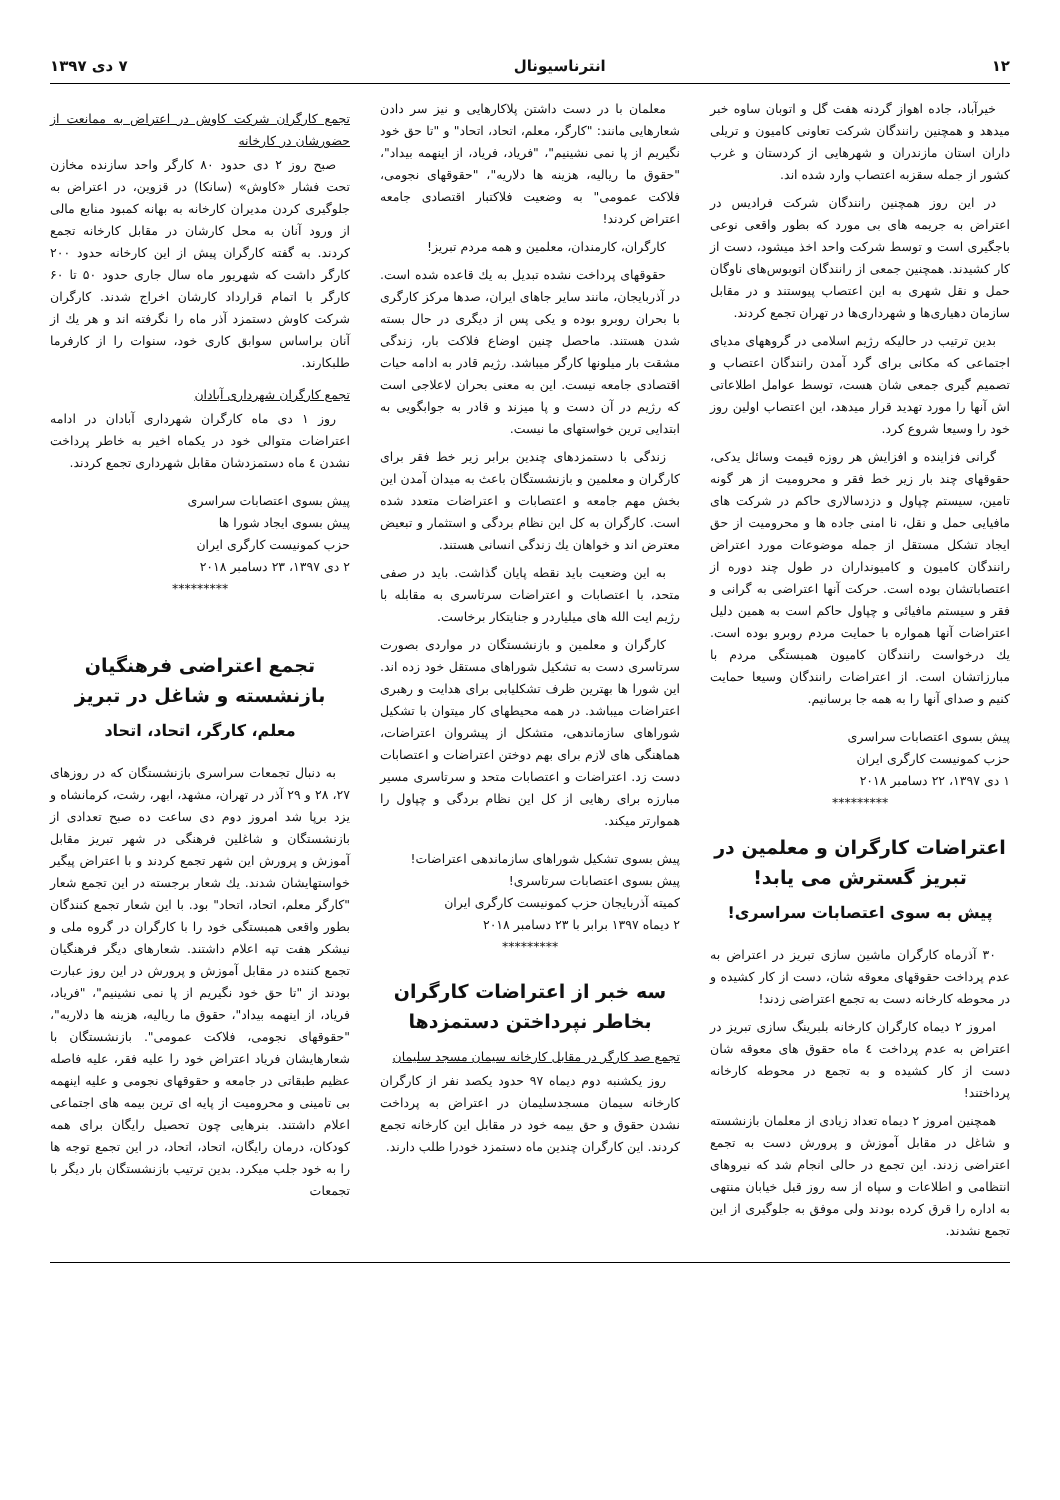۱۲ انترناسیونال ۷ دی ۱۳۹۷
خیرآباد، جاده اهواز گردنه هفت گل و اتوبان ساوه خبر میدهد و همچنین رانندگان شرکت تعاونی کامیون و تریلی داران استان مازندران و شهرهایی از کردستان و غرب کشور از جمله سقزبه اعتصاب وارد شده اند.
در این روز همچنین رانندگان شرکت فرادیس در اعتراض به جریمه های بی مورد که بطور واقعی نوعی باجگیری است و توسط شرکت واحد اخذ میشود، دست از کار کشیدند. همچنین جمعی از رانندگان اتوبوس‌های ناوگان حمل و نقل شهری به این اعتصاب پیوستند و در مقابل سازمان دهیاری‌ها و شهرداری‌ها در تهران تجمع کردند.
بدین ترتیب در حالیکه رژیم اسلامی در گروههای مدیای اجتماعی که مکانی برای گرد آمدن رانندگان اعتصاب و تصمیم گیری جمعی شان هست، توسط عوامل اطلاعاتی اش آنها را مورد تهدید قرار میدهد، این اعتصاب اولین روز خود را وسیعا شروع کرد.
گرانی فزاینده و افزایش هر روزه قیمت وسائل یدکی، حقوقهای چند بار زیر خط فقر و محرومیت از هر گونه تامین، سیستم چپاول و دزدسالاری حاکم در شرکت های مافیایی حمل و نقل، نا امنی جاده ها و محرومیت از حق ایجاد تشکل مستقل از جمله موضوعات مورد اعتراض رانندگان کامیون و کامیونداران در طول چند دوره از اعتصاباتشان بوده است. حرکت آنها اعتراضی به گرانی و فقر و سیستم مافیائی و چپاول حاکم است به همین دلیل اعتراضات آنها همواره با حمایت مردم روبرو بوده است. یك درخواست رانندگان کامیون همبستگی مردم با مبارزاتشان است. از اعتراضات رانندگان وسیعا حمایت کنیم و صدای آنها را به همه جا برسانیم.
پیش بسوی اعتصابات سراسری
حزب کمونیست کارگری ایران
۱ دی ۱۳۹۷، ۲۲ دسامبر ۲۰۱۸
*********
اعتراضات کارگران و معلمین در تبریز گسترش می یابد!
پیش به سوی اعتصابات سراسری!
۳۰ آذرماه کارگران ماشین سازی تبریز در اعتراض به عدم پرداخت حقوقهای معوقه شان، دست از کار کشیده و در محوطه کارخانه دست به تجمع اعتراضی زدند!
امروز ۲ دیماه کارگران کارخانه بلبرینگ سازی تبریز در اعتراض به عدم پرداخت ٤ ماه حقوق های معوقه شان دست از کار کشیده و به تجمع در محوطه کارخانه پرداختند!
همچنین امروز ۲ دیماه تعداد زیادی از معلمان بازنشسته و شاغل در مقابل آموزش و پرورش دست به تجمع اعتراضی زدند. این تجمع در حالی انجام شد که نیروهای انتظامی و اطلاعات و سپاه از سه روز قبل خیابان منتهی به اداره را قرق کرده بودند ولی موفق به جلوگیری از این تجمع نشدند.
معلمان با در دست داشتن پلاکارهایی و نیز سر دادن شعارهایی مانند: "کارگر، معلم، اتحاد، اتحاد" و "تا حق خود نگیریم از پا نمی نشینیم"، "فریاد، فریاد، از اینهمه بیداد"، "حقوق ما ریالیه، هزینه ها دلاریه"، "حقوقهای نجومی، فلاکت عمومی" به وضعیت فلاکتبار اقتصادی جامعه اعتراض کردند!
کارگران، کارمندان، معلمین و همه مردم تبریز!
حقوقهای پرداخت نشده تبدیل به یك قاعده شده است. در آذربایجان، مانند سایر جاهای ایران، صدها مرکز کارگری با بحران روبرو بوده و یکی پس از دیگری در حال بسته شدن هستند. ماحصل چنین اوضاع فلاکت بار، زندگی مشقت بار میلونها کارگر میباشد. رژیم قادر به ادامه حیات اقتصادی جامعه نیست. این به معنی بحران لاعلاجی است که رژیم در آن دست و پا میزند و قادر به جوابگویی به ابتدایی ترین خواستهای ما نیست.
زندگی با دستمزدهای چندین برابر زیر خط فقر برای کارگران و معلمین و بازنشستگان باعث به میدان آمدن این بخش مهم جامعه و اعتصابات و اعتراضات متعدد شده است. کارگران به کل این نظام بردگی و استثمار و تبعیض معترض اند و خواهان یك زندگی انسانی هستند.
به این وضعیت باید نقطه پایان گذاشت. باید در صفی متحد، با اعتصابات و اعتراضات سرتاسری به مقابله با رژیم ایت الله های میلیاردر و جنایتکار برخاست.
کارگران و معلمین و بازنشستگان در مواردی بصورت سرتاسری دست به تشکیل شوراهای مستقل خود زده اند. این شورا ها بهترین ظرف تشکلیابی برای هدایت و رهبری اعتراضات میباشد. در همه محیطهای کار میتوان با تشکیل شوراهای سازماندهی، متشکل از پیشروان اعتراضات، هماهنگی های لازم برای بهم دوختن اعتراضات و اعتصابات دست زد. اعتراضات و اعتصابات متحد و سرتاسری مسیر مبارزه برای رهایی از کل این نظام بردگی و چپاول را هموارتر میکند.
پیش بسوی تشکیل شوراهای سازماندهی اعتراضات!
پیش بسوی اعتصابات سرتاسری!
کمیته آذربایجان حزب کمونیست کارگری ایران
۲ دیماه ۱۳۹۷ برابر با ۲۳ دسامبر ۲۰۱۸
*********
سه خبر از اعتراضات کارگران بخاطر نپرداختن دستمزدها
تجمع صد کارگر در مقابل کارخانه سیمان مسجد سلیمان
روز یکشنبه دوم دیماه ۹۷ حدود یکصد نفر از کارگران کارخانه سیمان مسجدسلیمان در اعتراض به پرداخت نشدن حقوق و حق بیمه خود در مقابل این کارخانه تجمع کردند. این کارگران چندین ماه دستمزد خودرا طلب دارند.
تجمع کارگران شرکت کاوش در اعتراض به ممانعت از حضورشان در کارخانه
صبح روز ۲ دی حدود ۸۰ کارگر واحد سازنده مخازن تحت فشار «کاوش» (سانکا) در قزوین، در اعتراض به جلوگیری کردن مدیران کارخانه به بهانه کمبود منابع مالی از ورود آنان به محل کارشان در مقابل کارخانه تجمع کردند. به گفته کارگران پیش از این کارخانه حدود ۲۰۰ کارگر داشت که شهریور ماه سال جاری حدود ۵۰ تا ۶۰ کارگر با اتمام قرارداد کارشان اخراج شدند. کارگران شرکت کاوش دستمزد آذر ماه را نگرفته اند و هر یك از آنان براساس سوابق کاری خود، سنوات را از کارفرما طلبکارند.
تجمع کارگران شهرداری آبادان
روز ۱ دی ماه کارگران شهرداری آبادان در ادامه اعتراضات متوالی خود در یکماه اخیر به خاطر پرداخت نشدن ٤ ماه دستمزدشان مقابل شهرداری تجمع کردند.
پیش بسوی اعتصابات سراسری
پیش بسوی ایجاد شورا ها
حزب کمونیست کارگری ایران
۲ دی ۱۳۹۷، ۲۳ دسامبر ۲۰۱۸
*********
تجمع اعتراضی فرهنگیان بازنشسته و شاغل در تبریز
معلم، کارگر، اتحاد، اتحاد
به دنبال تجمعات سراسری بازنشستگان که در روزهای ۲۷، ۲۸ و ۲۹ آذر در تهران، مشهد، ابهر، رشت، کرمانشاه و یزد برپا شد امروز دوم دی ساعت ده صبح تعدادی از بازنشستگان و شاغلین فرهنگی در شهر تبریز مقابل آموزش و پرورش این شهر تجمع کردند و با اعتراض پیگیر خواستهایشان شدند. یك شعار برجسته در این تجمع شعار "کارگر معلم، اتحاد، اتحاد" بود. با این شعار تجمع کنندگان بطور واقعی همبستگی خود را با کارگران در گروه ملی و نیشکر هفت تپه اعلام داشتند. شعارهای دیگر فرهنگیان تجمع کننده در مقابل آموزش و پرورش در این روز عبارت بودند از "تا حق خود نگیریم از پا نمی نشینیم"، "فریاد، فریاد، از اینهمه بیداد"، حقوق ما ریالیه، هزینه ها دلاریه"، "حقوقهای نجومی، فلاکت عمومی". بازنشستگان با شعارهایشان فریاد اعتراض خود را علیه فقر، علیه فاصله عظیم طبقاتی در جامعه و حقوقهای نجومی و علیه اینهمه بی تامینی و محرومیت از پایه ای ترین بیمه های اجتماعی اعلام داشتند. بنرهایی چون تحصیل رایگان برای همه کودکان، درمان رایگان، اتحاد، اتحاد، در این تجمع توجه ها را به خود جلب میکرد. بدین ترتیب بازنشستگان بار دیگر با تجمعات